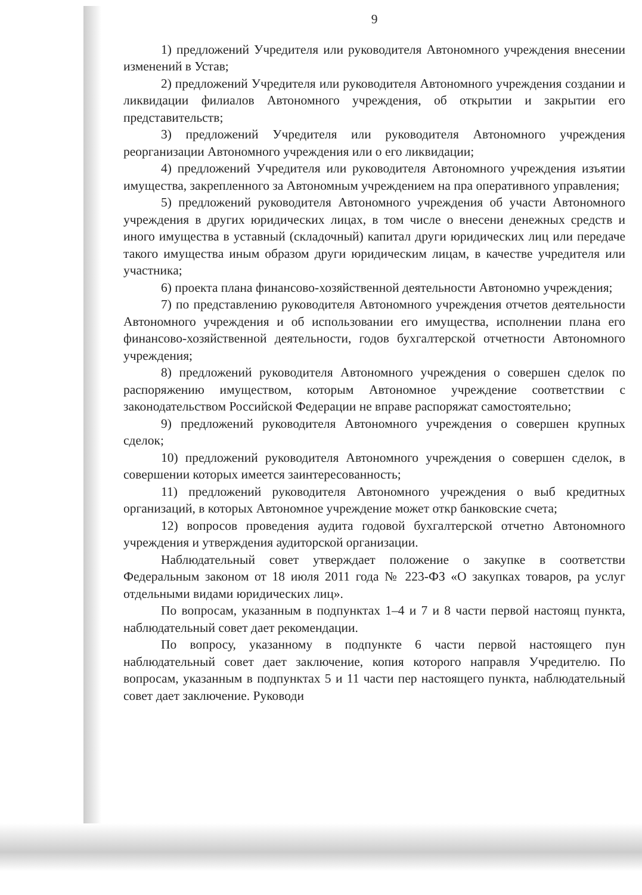9
1) предложений Учредителя или руководителя Автономного учреждения внесении изменений в Устав;
2) предложений Учредителя или руководителя Автономного учреждения создании и ликвидации филиалов Автономного учреждения, об открытии и закрытии его представительств;
3) предложений Учредителя или руководителя Автономного учреждения реорганизации Автономного учреждения или о его ликвидации;
4) предложений Учредителя или руководителя Автономного учреждения изъятии имущества, закрепленного за Автономным учреждением на пра оперативного управления;
5) предложений руководителя Автономного учреждения об участи Автономного учреждения в других юридических лицах, в том числе о внесени денежных средств и иного имущества в уставный (складочный) капитал други юридических лиц или передаче такого имущества иным образом други юридическим лицам, в качестве учредителя или участника;
6) проекта плана финансово-хозяйственной деятельности Автономно учреждения;
7) по представлению руководителя Автономного учреждения отчетов деятельности Автономного учреждения и об использовании его имущества, исполнении плана его финансово-хозяйственной деятельности, годов бухгалтерской отчетности Автономного учреждения;
8) предложений руководителя Автономного учреждения о совершен сделок по распоряжению имуществом, которым Автономное учреждение соответствии с законодательством Российской Федерации не вправе распоряжат самостоятельно;
9) предложений руководителя Автономного учреждения о совершен крупных сделок;
10) предложений руководителя Автономного учреждения о совершен сделок, в совершении которых имеется заинтересованность;
11) предложений руководителя Автономного учреждения о выб кредитных организаций, в которых Автономное учреждение может откр банковские счета;
12) вопросов проведения аудита годовой бухгалтерской отчетно Автономного учреждения и утверждения аудиторской организации.
Наблюдательный совет утверждает положение о закупке в соответстви Федеральным законом от 18 июля 2011 года № 223-ФЗ «О закупках товаров, ра услуг отдельными видами юридических лиц».
По вопросам, указанным в подпунктах 1–4 и 7 и 8 части первой настоящ пункта, наблюдательный совет дает рекомендации.
По вопросу, указанному в подпункте 6 части первой настоящего пун наблюдательный совет дает заключение, копия которого направля Учредителю. По вопросам, указанным в подпунктах 5 и 11 части пер настоящего пункта, наблюдательный совет дает заключение. Руководи